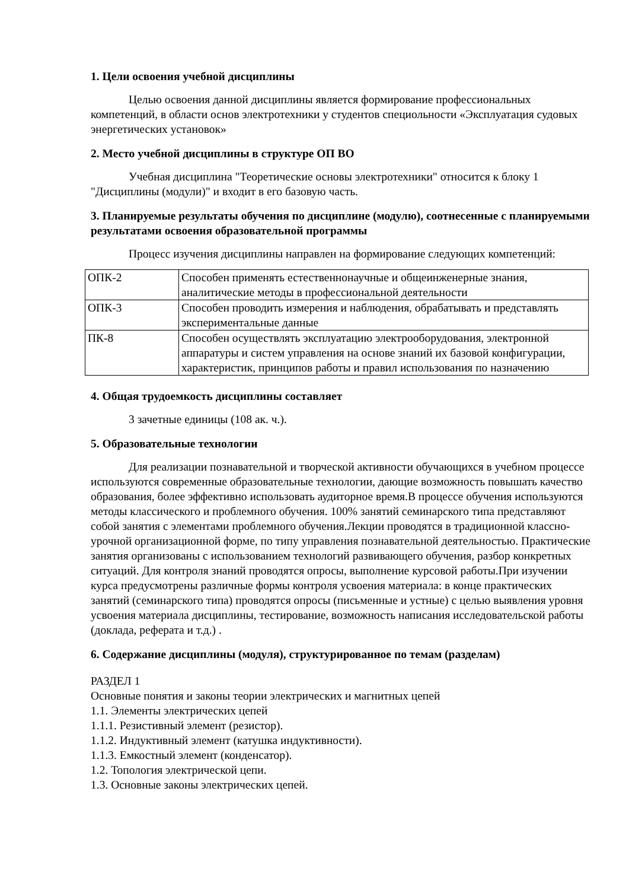1. Цели освоения учебной дисциплины
Целью освоения данной дисциплины является формирование профессиональных компетенций, в области основ электротехники у студентов специольности «Эксплуатация судовых энергетических установок»
2. Место учебной дисциплины в структуре ОП ВО
Учебная дисциплина "Теоретические основы электротехники" относится к блоку 1 "Дисциплины (модули)" и входит в его базовую часть.
3. Планируемые результаты обучения по дисциплине (модулю), соотнесенные с планируемыми результатами освоения образовательной программы
Процесс изучения дисциплины направлен на формирование следующих компетенций:
| ОПК-2 | Способен применять естественнонаучные и общеинженерные знания, аналитические методы в профессиональной деятельности |
| ОПК-3 | Способен проводить измерения и наблюдения, обрабатывать и представлять экспериментальные данные |
| ПК-8 | Способен осуществлять эксплуатацию электрооборудования, электронной аппаратуры и систем управления на основе знаний их базовой конфигурации, характеристик, принципов работы и правил использования по назначению |
4. Общая трудоемкость дисциплины составляет
3 зачетные единицы (108 ак. ч.).
5. Образовательные технологии
Для реализации познавательной и творческой активности обучающихся в учебном процессе используются современные образовательные технологии, дающие возможность повышать качество образования, более эффективно использовать аудиторное время.В процессе обучения используются методы классического и проблемного обучения. 100% занятий семинарского типа представляют собой занятия с элементами проблемного обучения.Лекции проводятся в традиционной классно-урочной организационной форме, по типу управления познавательной деятельностью. Практические занятия организованы с использованием технологий развивающего обучения, разбор конкретных ситуаций. Для контроля знаний проводятся опросы, выполнение курсовой работы.При изучении курса предусмотрены различные формы контроля усвоения материала: в конце практических занятий (семинарского типа) проводятся опросы (письменные и устные) с целью выявления уровня усвоения материала дисциплины, тестирование, возможность написания исследовательской работы (доклада, реферата и т.д.) .
6. Содержание дисциплины (модуля), структурированное по темам (разделам)
РАЗДЕЛ 1
Основные понятия и законы теории электрических и магнитных цепей
1.1. Элементы электрических цепей
1.1.1. Резистивный элемент (резистор).
1.1.2. Индуктивный элемент (катушка индуктивности).
1.1.3. Емкостный элемент (конденсатор).
1.2. Топология электрической цепи.
1.3. Основные законы электрических цепей.